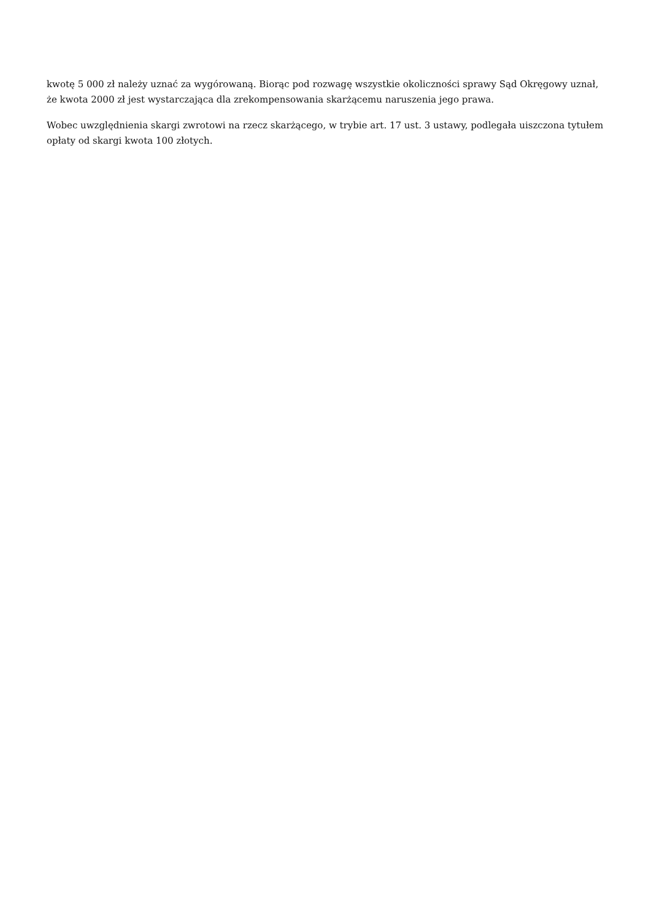kwotę 5 000 zł należy uznać za wygórowaną. Biorąc pod rozwagę wszystkie okoliczności sprawy Sąd Okręgowy uznał, że kwota 2000 zł jest wystarczająca dla zrekompensowania skarżącemu naruszenia jego prawa.
Wobec uwzględnienia skargi zwrotowi na rzecz skarżącego, w trybie art. 17 ust. 3 ustawy, podlegała uiszczona tytułem opłaty od skargi kwota 100 złotych.